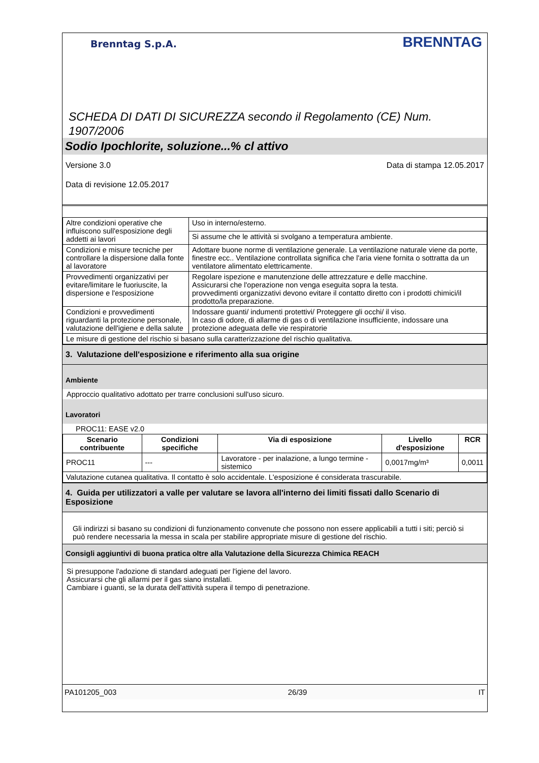Brenntag S.p.A.
BRENNTAG
SCHEDA DI DATI DI SICUREZZA secondo il Regolamento (CE) Num. 1907/2006
Sodio Ipochlorite, soluzione...% cl attivo
Versione 3.0 Data di stampa 12.05.2017
Data di revisione 12.05.2017
| Altre condizioni operative che influiscono sull'esposizione degli addetti ai lavori | Uso in interno/esterno. |
| | Si assume che le attività si svolgano a temperatura ambiente. |
| Condizioni e misure tecniche per controllare la dispersione dalla fonte al lavoratore | Adottare buone norme di ventilazione generale. La ventilazione naturale viene da porte, finestre ecc.. Ventilazione controllata significa che l'aria viene fornita o sottratta da un ventilatore alimentato elettricamente. |
| Provvedimenti organizzativi per evitare/limitare le fuoriuscite, la dispersione e l'esposizione | Regolare ispezione e manutenzione delle attrezzature e delle macchine. Assicurarsi che l'operazione non venga eseguita sopra la testa. provvedimenti organizzativi devono evitare il contatto diretto con i prodotti chimici/il prodotto/la preparazione. |
| Condizioni e provvedimenti riguardanti la protezione personale, valutazione dell'igiene e della salute | Indossare guanti/ indumenti protettivi/ Proteggere gli occhi/ il viso. In caso di odore, di allarme di gas o di ventilazione insufficiente, indossare una protezione adeguata delle vie respiratorie |
| Le misure di gestione del rischio si basano sulla caratterizzazione del rischio qualitativa. | |
3. Valutazione dell'esposizione e riferimento alla sua origine
Ambiente
Approccio qualitativo adottato per trarre conclusioni sull'uso sicuro.
Lavoratori
PROC11: EASE v2.0
| Scenario contribuente | Condizioni specifiche | Via di esposizione | Livello d'esposizione | RCR |
| --- | --- | --- | --- | --- |
| PROC11 | --- | Lavoratore - per inalazione, a lungo termine - sistemico | 0,0017mg/m³ | 0,0011 |
| Valutazione cutanea qualitativa. Il contatto è solo accidentale. L'esposizione é considerata trascurabile. | | | | |
4. Guida per utilizzatori a valle per valutare se lavora all'interno dei limiti fissati dallo Scenario di Esposizione
Gli indirizzi si basano su condizioni di funzionamento convenute che possono non essere applicabili a tutti i siti; perciò si può rendere necessaria la messa in scala per stabilire appropriate misure di gestione del rischio.
Consigli aggiuntivi di buona pratica oltre alla Valutazione della Sicurezza Chimica REACH
Si presuppone l'adozione di standard adeguati per l'igiene del lavoro.
Assicurarsi che gli allarmi per il gas siano installati.
Cambiare i guanti, se la durata dell'attività supera il tempo di penetrazione.
PA101205_003 26/39 IT